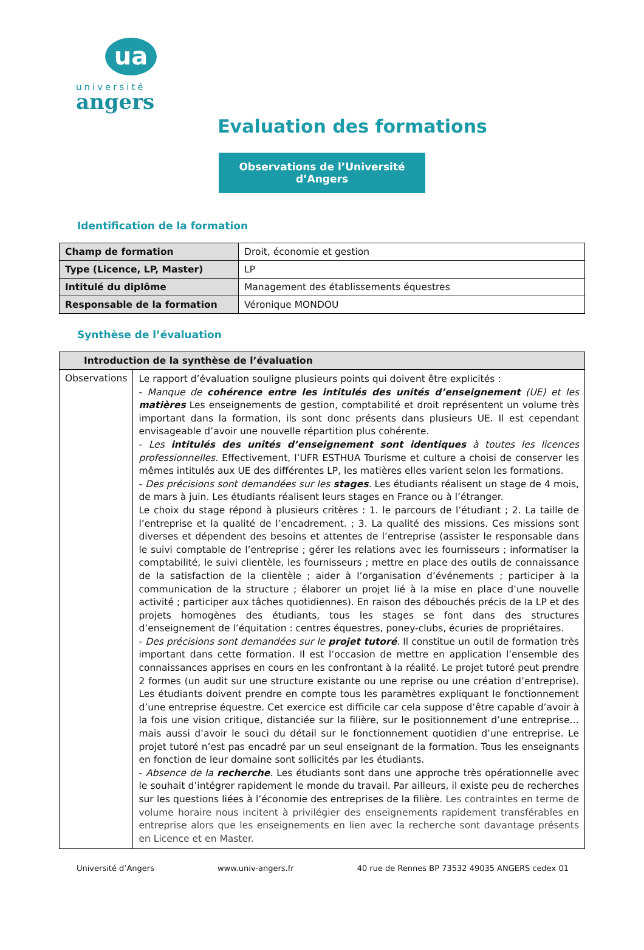ua
université
angers
Evaluation des formations
Observations de l’Université d’Angers
Identification de la formation
| Champ de formation | Droit, économie et gestion |
| Type (Licence, LP, Master) | LP |
| Intitulé du diplôme | Management des établissements équestres |
| Responsable de la formation | Véronique MONDOU |
Synthèse de l’évaluation
| Introduction de la synthèse de l’évaluation | |
| --- | --- |
| Observations | Le rapport d’évaluation souligne plusieurs points qui doivent être explicités : - Manque de cohérence entre les intitulés des unités d’enseignement (UE) et les matières Les enseignements de gestion, comptabilité et droit représentent un volume très important dans la formation, ils sont donc présents dans plusieurs UE. Il est cependant envisageable d’avoir une nouvelle répartition plus cohérente. - Les intitulés des unités d’enseignement sont identiques à toutes les licences professionnelles. Effectivement, l’UFR ESTHUA Tourisme et culture a choisi de conserver les mêmes intitulés aux UE des différentes LP, les matières elles varient selon les formations. - Des précisions sont demandées sur les stages . Les étudiants réalisent un stage de 4 mois, de mars à juin. Les étudiants réalisent leurs stages en France ou à l’étranger. Le choix du stage répond à plusieurs critères : 1. le parcours de l’étudiant ; 2. La taille de l’entreprise et la qualité de l’encadrement. ; 3. La qualité des missions. Ces missions sont diverses et dépendent des besoins et attentes de l’entreprise (assister le responsable dans le suivi comptable de l’entreprise ; gérer les relations avec les fournisseurs ; informatiser la comptabilité, le suivi clientèle, les fournisseurs ; mettre en place des outils de connaissance de la satisfaction de la clientèle ; aider à l’organisation d’événements ; participer à la communication de la structure ; élaborer un projet lié à la mise en place d’une nouvelle activité ; participer aux tâches quotidiennes). En raison des débouchés précis de la LP et des projets homogènes des étudiants, tous les stages se font dans des structures d’enseignement de l’équitation : centres équestres, poney-clubs, écuries de propriétaires. - Des précisions sont demandées sur le projet tutoré . Il constitue un outil de formation très important dans cette formation. Il est l’occasion de mettre en application l’ensemble des connaissances apprises en cours en les confrontant à la réalité. Le projet tutoré peut prendre 2 formes (un audit sur une structure existante ou une reprise ou une création d’entreprise). Les étudiants doivent prendre en compte tous les paramètres expliquant le fonctionnement d’une entreprise équestre. Cet exercice est difficile car cela suppose d’être capable d’avoir à la fois une vision critique, distanciée sur la filière, sur le positionnement d’une entreprise… mais aussi d’avoir le souci du détail sur le fonctionnement quotidien d’une entreprise. Le projet tutoré n’est pas encadré par un seul enseignant de la formation. Tous les enseignants en fonction de leur domaine sont sollicités par les étudiants. - Absence de la recherche . Les étudiants sont dans une approche très opérationnelle avec le souhait d’intégrer rapidement le monde du travail. Par ailleurs, il existe peu de recherches sur les questions liées à l’économie des entreprises de la filière. Les contraintes en terme de volume horaire nous incitent à privilégier des enseignements rapidement transférables en entreprise alors que les enseignements en lien avec la recherche sont davantage présents en Licence et en Master. |
Université d’Angers www.univ-angers.fr 40 rue de Rennes BP 73532 49035 ANGERS cedex 01